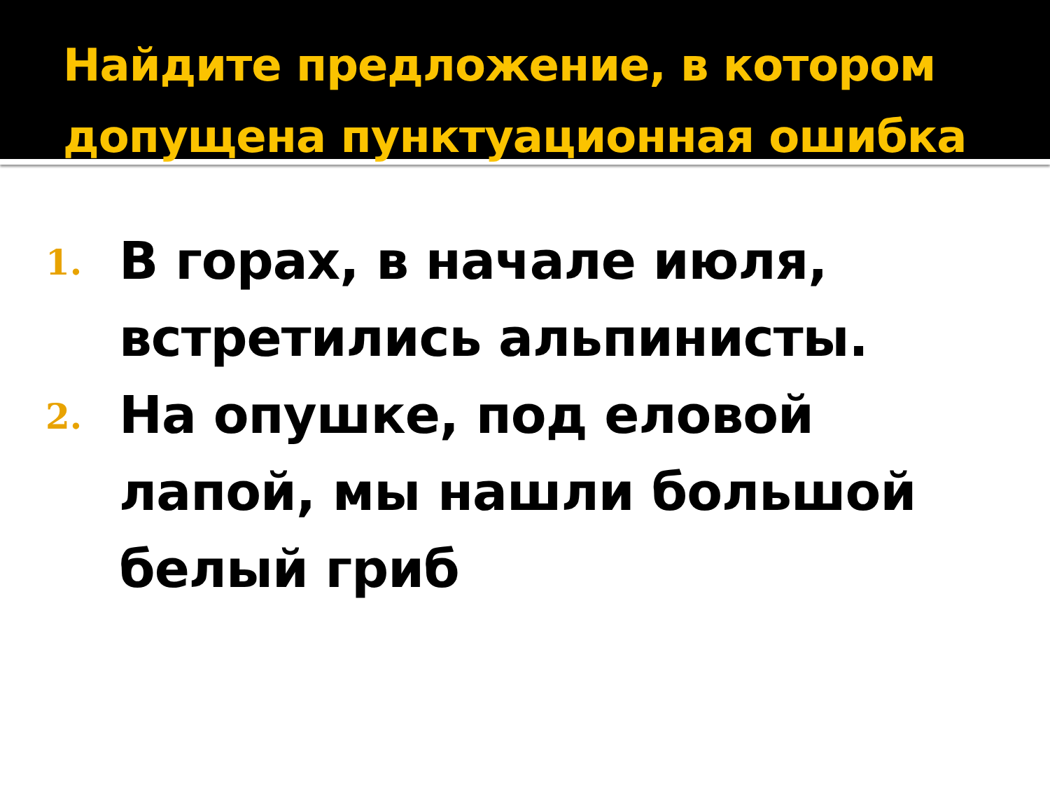Найдите предложение, в котором допущена пунктуационная ошибка
1.
В горах, в начале июля, встретились альпинисты.
2.
На опушке, под еловой лапой, мы нашли большой белый гриб